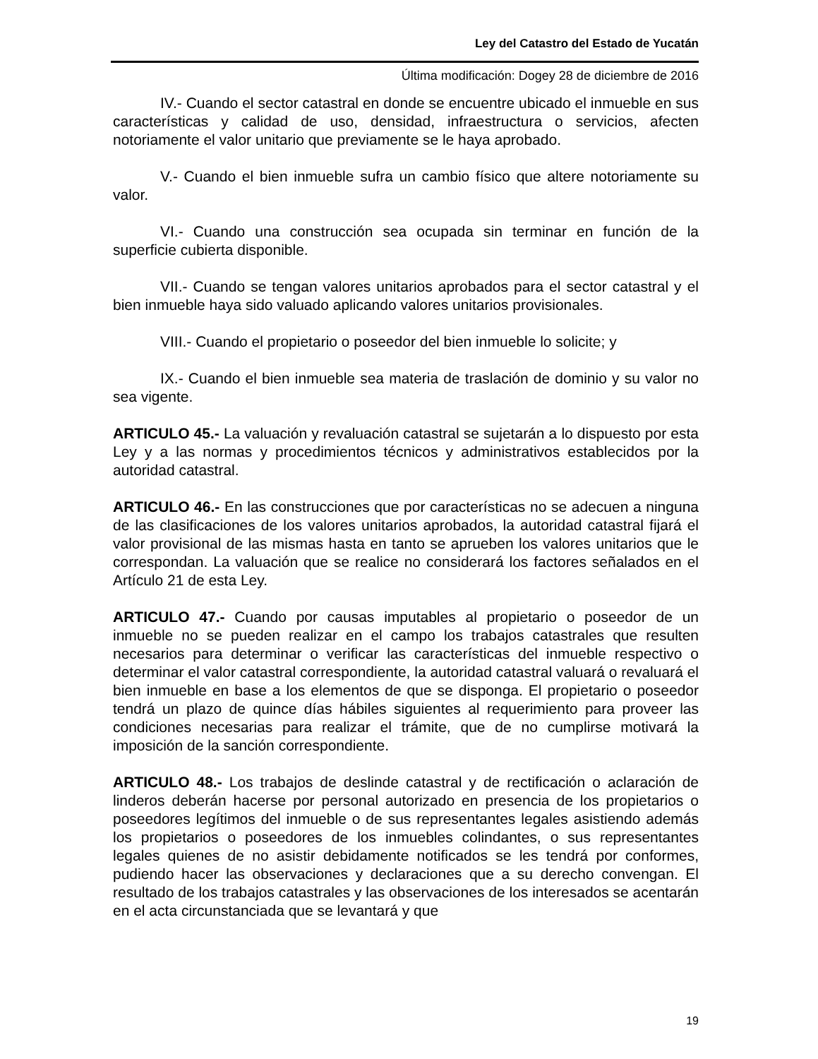Ley del Catastro del Estado de Yucatán
Última modificación: Dogey 28 de diciembre de 2016
IV.- Cuando el sector catastral en donde se encuentre ubicado el inmueble en sus características y calidad de uso, densidad, infraestructura o servicios, afecten notoriamente el valor unitario que previamente se le haya aprobado.
V.- Cuando el bien inmueble sufra un cambio físico que altere notoriamente su valor.
VI.- Cuando una construcción sea ocupada sin terminar en función de la superficie cubierta disponible.
VII.- Cuando se tengan valores unitarios aprobados para el sector catastral y el bien inmueble haya sido valuado aplicando valores unitarios provisionales.
VIII.- Cuando el propietario o poseedor del bien inmueble lo solicite; y
IX.- Cuando el bien inmueble sea materia de traslación de dominio y su valor no sea vigente.
ARTICULO 45.- La valuación y revaluación catastral se sujetarán a lo dispuesto por esta Ley y a las normas y procedimientos técnicos y administrativos establecidos por la autoridad catastral.
ARTICULO 46.- En las construcciones que por características no se adecuen a ninguna de las clasificaciones de los valores unitarios aprobados, la autoridad catastral fijará el valor provisional de las mismas hasta en tanto se aprueben los valores unitarios que le correspondan. La valuación que se realice no considerará los factores señalados en el Artículo 21 de esta Ley.
ARTICULO 47.- Cuando por causas imputables al propietario o poseedor de un inmueble no se pueden realizar en el campo los trabajos catastrales que resulten necesarios para determinar o verificar las características del inmueble respectivo o determinar el valor catastral correspondiente, la autoridad catastral valuará o revaluará el bien inmueble en base a los elementos de que se disponga. El propietario o poseedor tendrá un plazo de quince días hábiles siguientes al requerimiento para proveer las condiciones necesarias para realizar el trámite, que de no cumplirse motivará la imposición de la sanción correspondiente.
ARTICULO 48.- Los trabajos de deslinde catastral y de rectificación o aclaración de linderos deberán hacerse por personal autorizado en presencia de los propietarios o poseedores legítimos del inmueble o de sus representantes legales asistiendo además los propietarios o poseedores de los inmuebles colindantes, o sus representantes legales quienes de no asistir debidamente notificados se les tendrá por conformes, pudiendo hacer las observaciones y declaraciones que a su derecho convengan. El resultado de los trabajos catastrales y las observaciones de los interesados se acentarán en el acta circunstanciada que se levantará y que
19